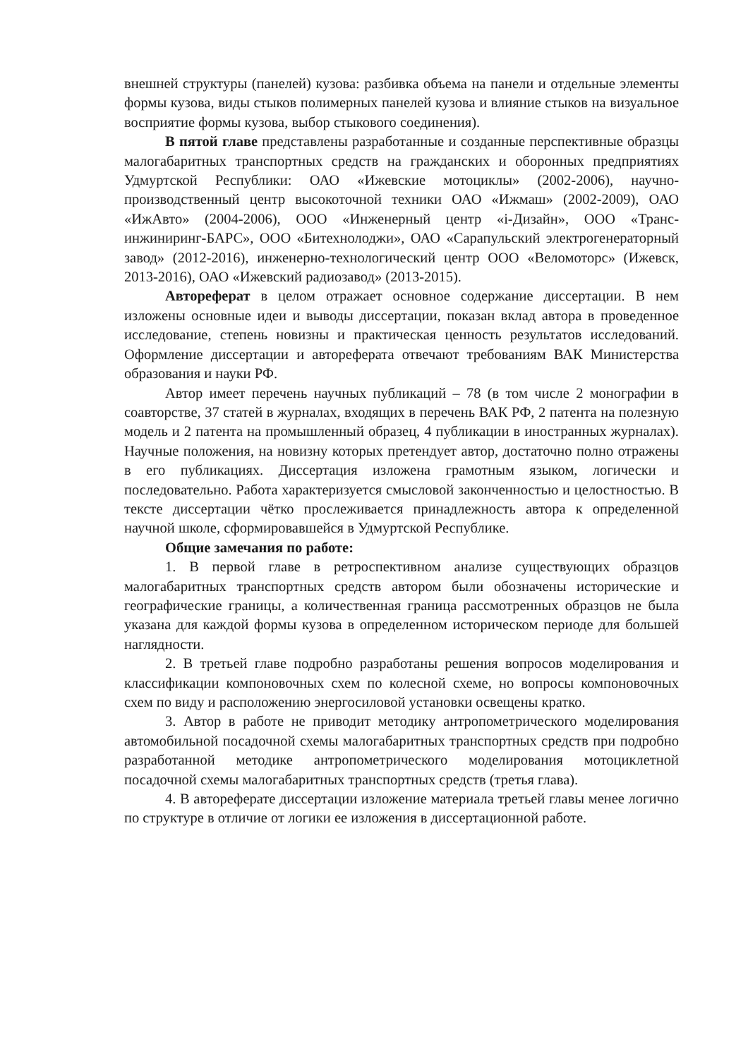внешней структуры (панелей) кузова: разбивка объема на панели и отдельные элементы формы кузова, виды стыков полимерных панелей кузова и влияние стыков на визуальное восприятие формы кузова, выбор стыкового соединения).
В пятой главе представлены разработанные и созданные перспективные образцы малогабаритных транспортных средств на гражданских и оборонных предприятиях Удмуртской Республики: ОАО «Ижевские мотоциклы» (2002-2006), научно-производственный центр высокоточной техники ОАО «Ижмаш» (2002-2009), ОАО «ИжАвто» (2004-2006), ООО «Инженерный центр «i-Дизайн», ООО «Транс-инжиниринг-БАРС», ООО «Битехнолоджи», ОАО «Сарапульский электрогенераторный завод» (2012-2016), инженерно-технологический центр ООО «Веломоторс» (Ижевск, 2013-2016), ОАО «Ижевский радиозавод» (2013-2015).
Автореферат в целом отражает основное содержание диссертации. В нем изложены основные идеи и выводы диссертации, показан вклад автора в проведенное исследование, степень новизны и практическая ценность результатов исследований. Оформление диссертации и автореферата отвечают требованиям ВАК Министерства образования и науки РФ.
Автор имеет перечень научных публикаций – 78 (в том числе 2 монографии в соавторстве, 37 статей в журналах, входящих в перечень ВАК РФ, 2 патента на полезную модель и 2 патента на промышленный образец, 4 публикации в иностранных журналах). Научные положения, на новизну которых претендует автор, достаточно полно отражены в его публикациях. Диссертация изложена грамотным языком, логически и последовательно. Работа характеризуется смысловой законченностью и целостностью. В тексте диссертации чётко прослеживается принадлежность автора к определенной научной школе, сформировавшейся в Удмуртской Республике.
Общие замечания по работе:
1. В первой главе в ретроспективном анализе существующих образцов малогабаритных транспортных средств автором были обозначены исторические и географические границы, а количественная граница рассмотренных образцов не была указана для каждой формы кузова в определенном историческом периоде для большей наглядности.
2. В третьей главе подробно разработаны решения вопросов моделирования и классификации компоновочных схем по колесной схеме, но вопросы компоновочных схем по виду и расположению энергосиловой установки освещены кратко.
3. Автор в работе не приводит методику антропометрического моделирования автомобильной посадочной схемы малогабаритных транспортных средств при подробно разработанной методике антропометрического моделирования мотоциклетной посадочной схемы малогабаритных транспортных средств (третья глава).
4. В автореферате диссертации изложение материала третьей главы менее логично по структуре в отличие от логики ее изложения в диссертационной работе.